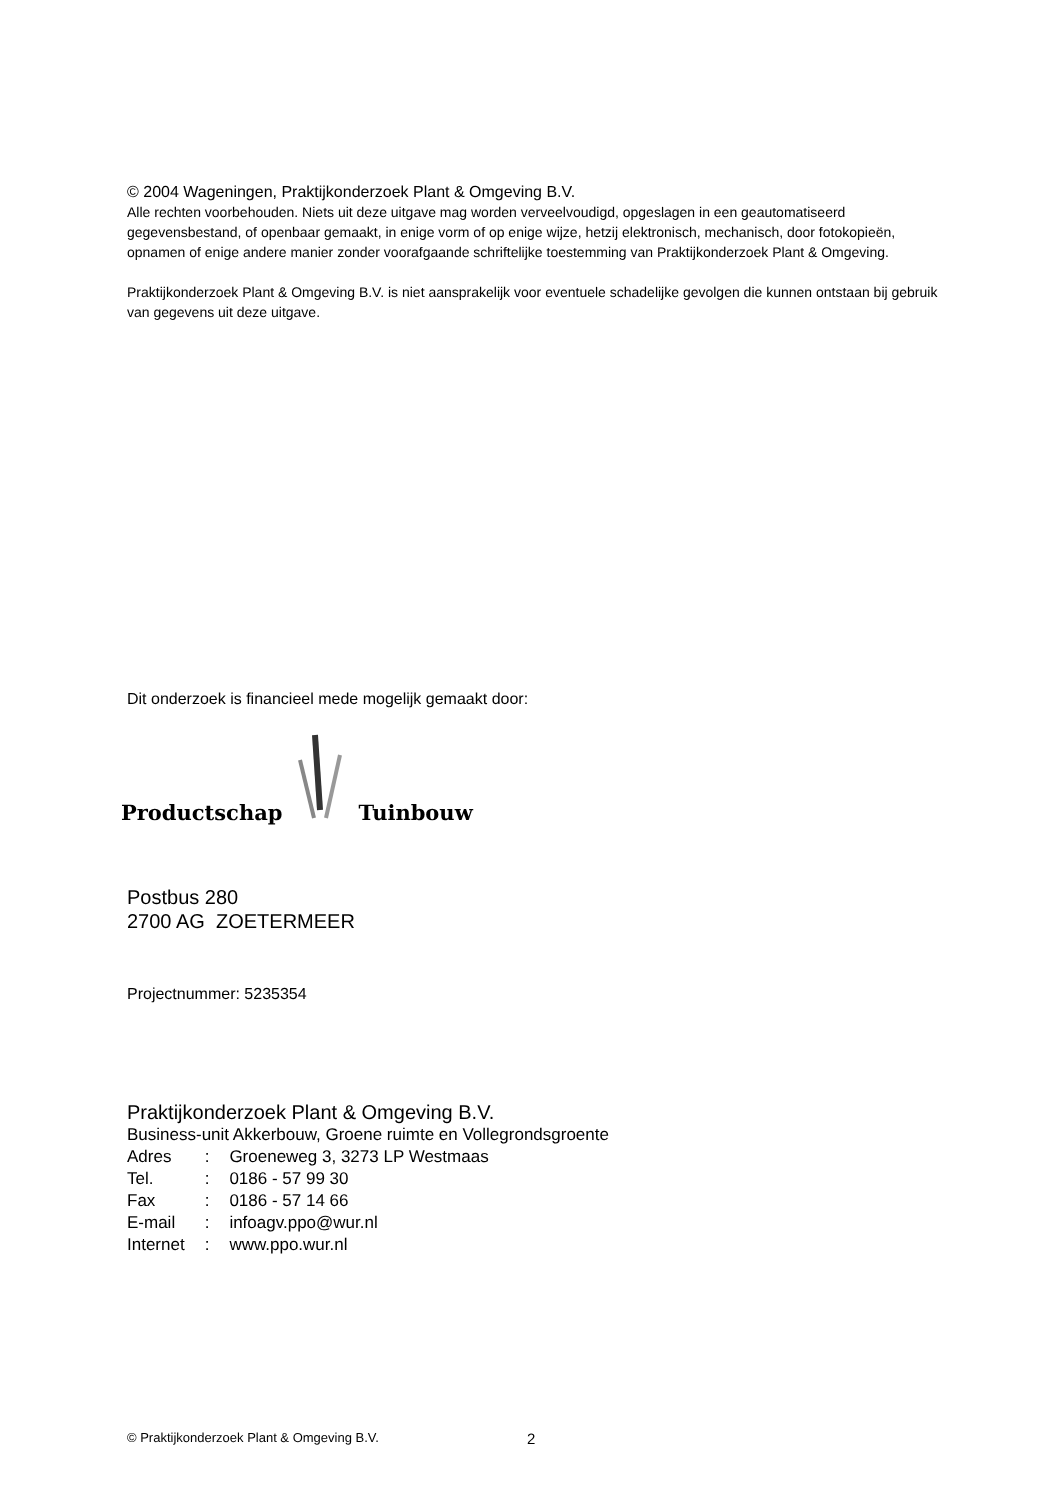© 2004 Wageningen, Praktijkonderzoek Plant & Omgeving B.V.
Alle rechten voorbehouden. Niets uit deze uitgave mag worden verveelvoudigd, opgeslagen in een geautomatiseerd gegevensbestand, of openbaar gemaakt, in enige vorm of op enige wijze, hetzij elektronisch, mechanisch, door fotokopieën, opnamen of enige andere manier zonder voorafgaande schriftelijke toestemming van Praktijkonderzoek Plant & Omgeving.
Praktijkonderzoek Plant & Omgeving B.V. is niet aansprakelijk voor eventuele schadelijke gevolgen die kunnen ontstaan bij gebruik van gegevens uit deze uitgave.
Dit onderzoek is financieel mede mogelijk gemaakt door:
Productschap Tuinbouw
Postbus 280
2700 AG ZOETERMEER
Projectnummer: 5235354
Praktijkonderzoek Plant & Omgeving B.V.
Business-unit Akkerbouw, Groene ruimte en Vollegrondsgroente
| Adres | : | Groeneweg 3, 3273 LP Westmaas |
| Tel. | : | 0186 - 57 99 30 |
| Fax | : | 0186 - 57 14 66 |
| E-mail | : | infoagv.ppo@wur.nl |
| Internet | : | www.ppo.wur.nl |
© Praktijkonderzoek Plant & Omgeving B.V. 2